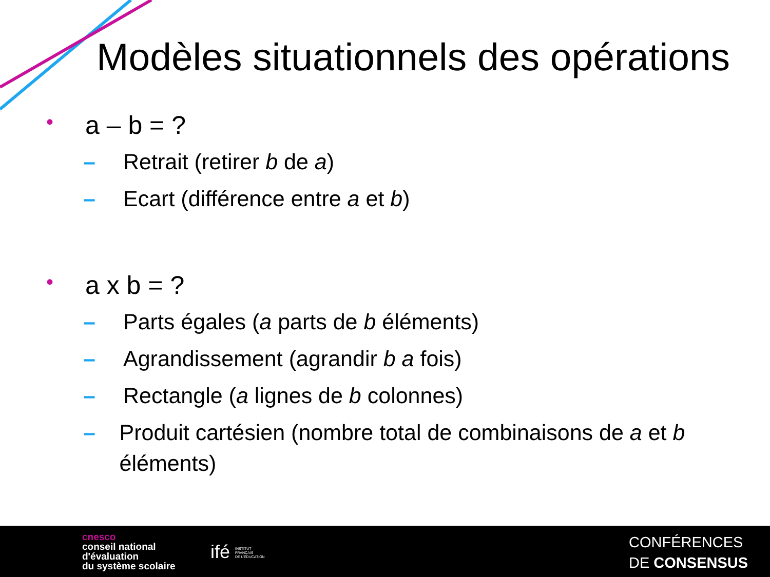Modèles situationnels des opérations
• a – b = ?
– Retrait (retirer b de a)
– Ecart (différence entre a et b)
• a x b = ?
– Parts égales (a parts de b éléments)
– Agrandissement (agrandir b a fois)
– Rectangle (a lignes de b colonnes)
– Produit cartésien (nombre total de combinaisons de a et b éléments)
cnesco
conseil national
d'évaluation
du système scolaire
ifé INSTITUT
FRANÇAIS
DE L'ÉDUCATION
CONFÉRENCES
DE CONSENSUS